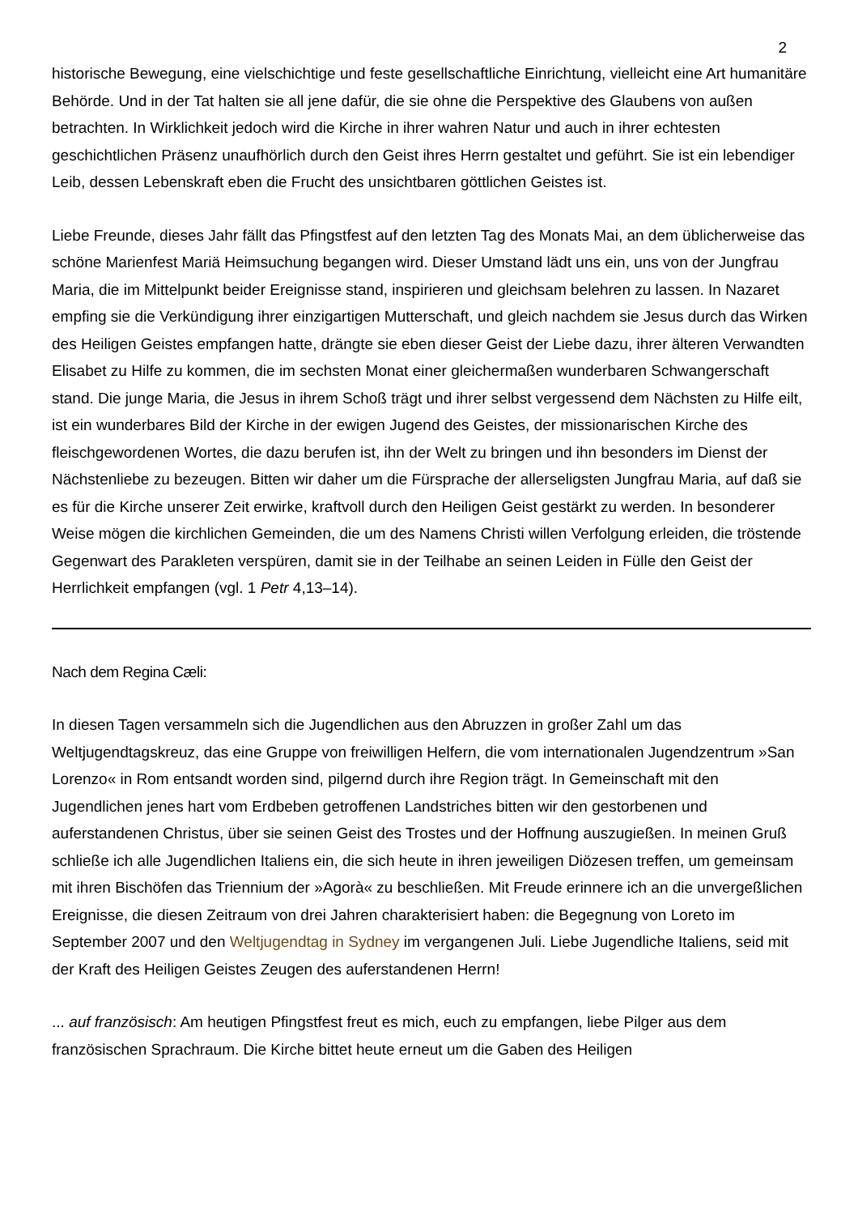2
historische Bewegung, eine vielschichtige und feste gesellschaftliche Einrichtung, vielleicht eine Art humanitäre Behörde. Und in der Tat halten sie all jene dafür, die sie ohne die Perspektive des Glaubens von außen betrachten. In Wirklichkeit jedoch wird die Kirche in ihrer wahren Natur und auch in ihrer echtesten geschichtlichen Präsenz unaufhörlich durch den Geist ihres Herrn gestaltet und geführt. Sie ist ein lebendiger Leib, dessen Lebenskraft eben die Frucht des unsichtbaren göttlichen Geistes ist.
Liebe Freunde, dieses Jahr fällt das Pfingstfest auf den letzten Tag des Monats Mai, an dem üblicherweise das schöne Marienfest Mariä Heimsuchung begangen wird. Dieser Umstand lädt uns ein, uns von der Jungfrau Maria, die im Mittelpunkt beider Ereignisse stand, inspirieren und gleichsam belehren zu lassen. In Nazaret empfing sie die Verkündigung ihrer einzigartigen Mutterschaft, und gleich nachdem sie Jesus durch das Wirken des Heiligen Geistes empfangen hatte, drängte sie eben dieser Geist der Liebe dazu, ihrer älteren Verwandten Elisabet zu Hilfe zu kommen, die im sechsten Monat einer gleichermaßen wunderbaren Schwangerschaft stand. Die junge Maria, die Jesus in ihrem Schoß trägt und ihrer selbst vergessend dem Nächsten zu Hilfe eilt, ist ein wunderbares Bild der Kirche in der ewigen Jugend des Geistes, der missionarischen Kirche des fleischgewordenen Wortes, die dazu berufen ist, ihn der Welt zu bringen und ihn besonders im Dienst der Nächstenliebe zu bezeugen. Bitten wir daher um die Fürsprache der allerseligsten Jungfrau Maria, auf daß sie es für die Kirche unserer Zeit erwirke, kraftvoll durch den Heiligen Geist gestärkt zu werden. In besonderer Weise mögen die kirchlichen Gemeinden, die um des Namens Christi willen Verfolgung erleiden, die tröstende Gegenwart des Parakleten verspüren, damit sie in der Teilhabe an seinen Leiden in Fülle den Geist der Herrlichkeit empfangen (vgl. 1 Petr 4,13–14).
Nach dem Regina Cæli:
In diesen Tagen versammeln sich die Jugendlichen aus den Abruzzen in großer Zahl um das Weltjugendtagskreuz, das eine Gruppe von freiwilligen Helfern, die vom internationalen Jugendzentrum »San Lorenzo« in Rom entsandt worden sind, pilgernd durch ihre Region trägt. In Gemeinschaft mit den Jugendlichen jenes hart vom Erdbeben getroffenen Landstriches bitten wir den gestorbenen und auferstandenen Christus, über sie seinen Geist des Trostes und der Hoffnung auszugießen. In meinen Gruß schließe ich alle Jugendlichen Italiens ein, die sich heute in ihren jeweiligen Diözesen treffen, um gemeinsam mit ihren Bischöfen das Triennium der »Agorà« zu beschließen. Mit Freude erinnere ich an die unvergeßlichen Ereignisse, die diesen Zeitraum von drei Jahren charakterisiert haben: die Begegnung von Loreto im September 2007 und den Weltjugendtag in Sydney im vergangenen Juli. Liebe Jugendliche Italiens, seid mit der Kraft des Heiligen Geistes Zeugen des auferstandenen Herrn!
... auf französisch: Am heutigen Pfingstfest freut es mich, euch zu empfangen, liebe Pilger aus dem französischen Sprachraum. Die Kirche bittet heute erneut um die Gaben des Heiligen